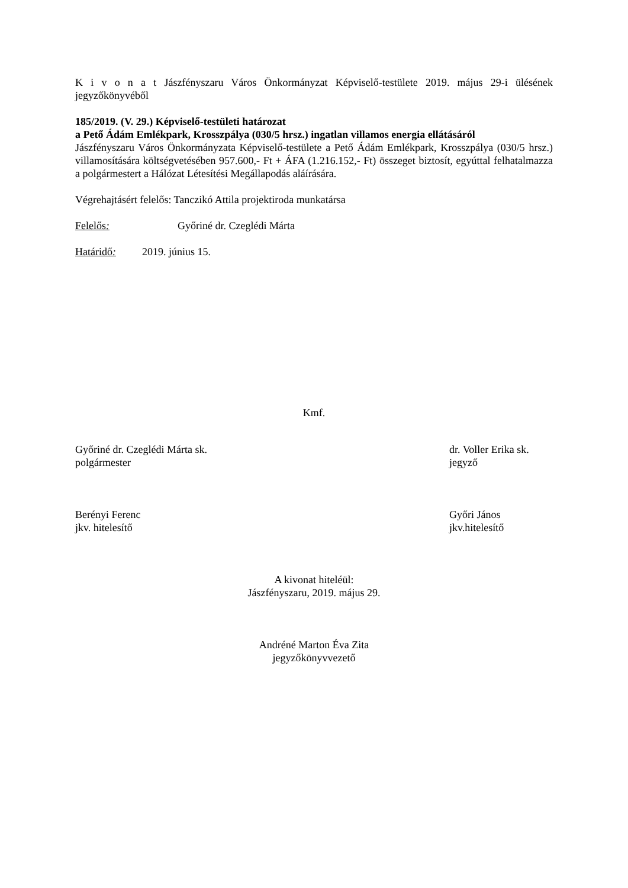K i v o n a t Jászfényszaru Város Önkormányzat Képviselő-testülete 2019. május 29-i ülésének jegyzőkönyvéből
185/2019. (V. 29.) Képviselő-testületi határozat
a Pető Ádám Emlékpark, Krosszpálya (030/5 hrsz.) ingatlan villamos energia ellátásáról
Jászfényszaru Város Önkormányzata Képviselő-testülete a Pető Ádám Emlékpark, Krosszpálya (030/5 hrsz.) villamosítására költségvetésében 957.600,- Ft + ÁFA (1.216.152,- Ft) összeget biztosít, egyúttal felhatalmazza a polgármestert a Hálózat Létesítési Megállapodás aláírására.
Végrehajtásért felelős: Tanczikó Attila projektiroda munkatársa
Felelős: Győriné dr. Czeglédi Márta
Határidő: 2019. június 15.
Kmf.
Győriné dr. Czeglédi Márta sk.
polgármester
dr. Voller Erika sk.
jegyző
Berényi Ferenc
jkv. hitelesítő
Győri János
jkv.hitelesítő
A kivonat hiteléül:
Jászfényszaru, 2019. május 29.
Andréné Marton Éva Zita
jegyzőkönyvvezető